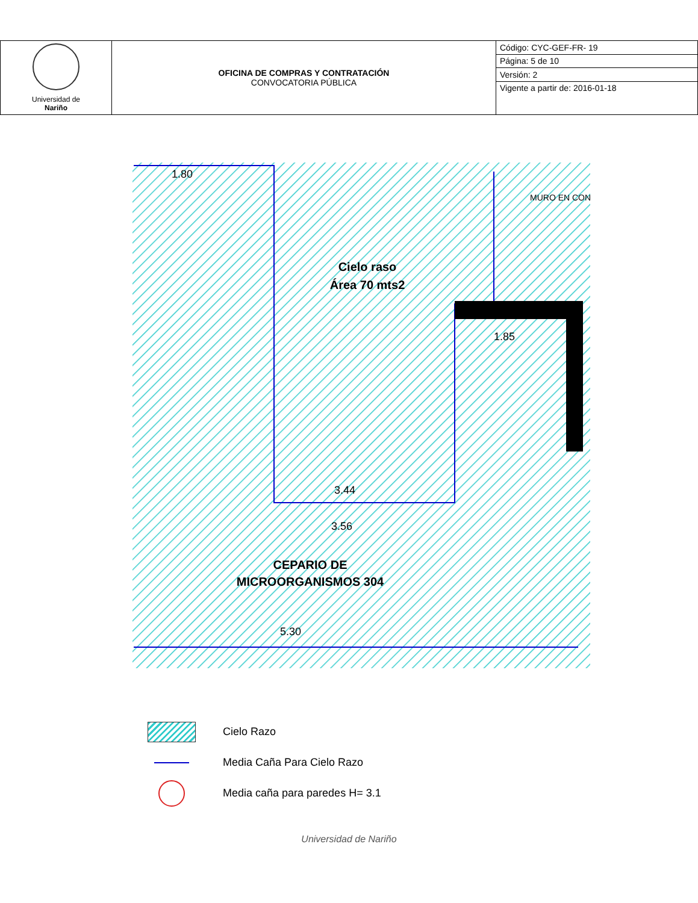| Universidad de Nariño | OFICINA DE COMPRAS Y CONTRATACIÓN CONVOCATORIA PÚBLICA | Código: CYC-GEF-FR- 19 |
| | | Página: 5 de 10 |
| | | Versión: 2 |
| | | Vigente a partir de: 2016-01-18 |
Cielo raso
Área 70 mts2
CEPARIO DE
MICROORGANISMOS 304
MURO EN CON
1.80
1.85
3.44
3.56
5.30
Cielo Razo
Media Caña Para Cielo Razo
Media caña para paredes H= 3.1
Universidad de Nariño